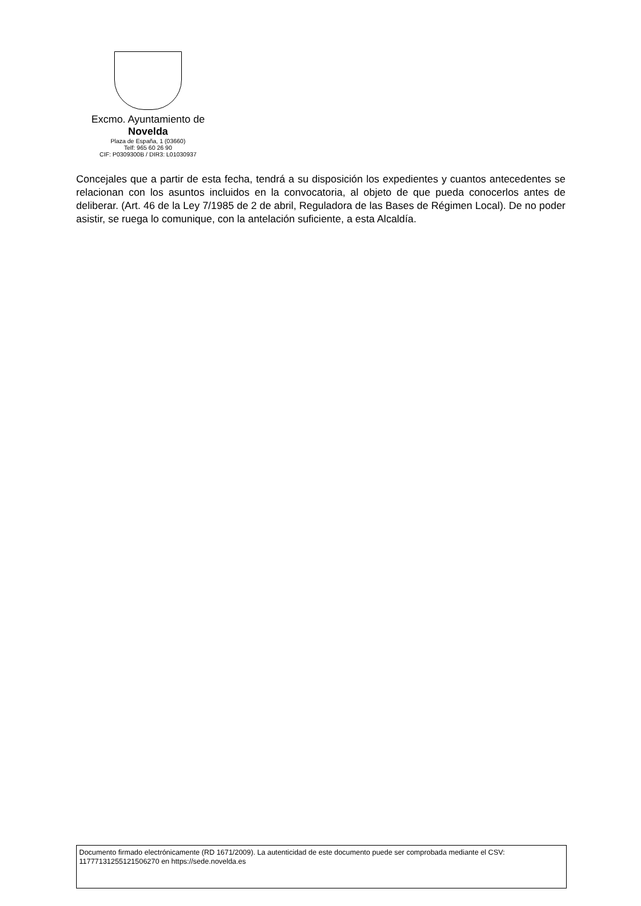Excmo. Ayuntamiento de
Novelda
Plaza de España, 1 (03660)
Telf: 965 60 26 90
CIF: P0309300B / DIR3: L01030937
Concejales que a partir de esta fecha, tendrá a su disposición los expedientes y cuantos antecedentes se relacionan con los asuntos incluidos en la convocatoria, al objeto de que pueda conocerlos antes de deliberar. (Art. 46 de la Ley 7/1985 de 2 de abril, Reguladora de las Bases de Régimen Local). De no poder asistir, se ruega lo comunique, con la antelación suficiente, a esta Alcaldía.
Documento firmado electrónicamente (RD 1671/2009). La autenticidad de este documento puede ser comprobada mediante el CSV: 11777131255121506270 en https://sede.novelda.es